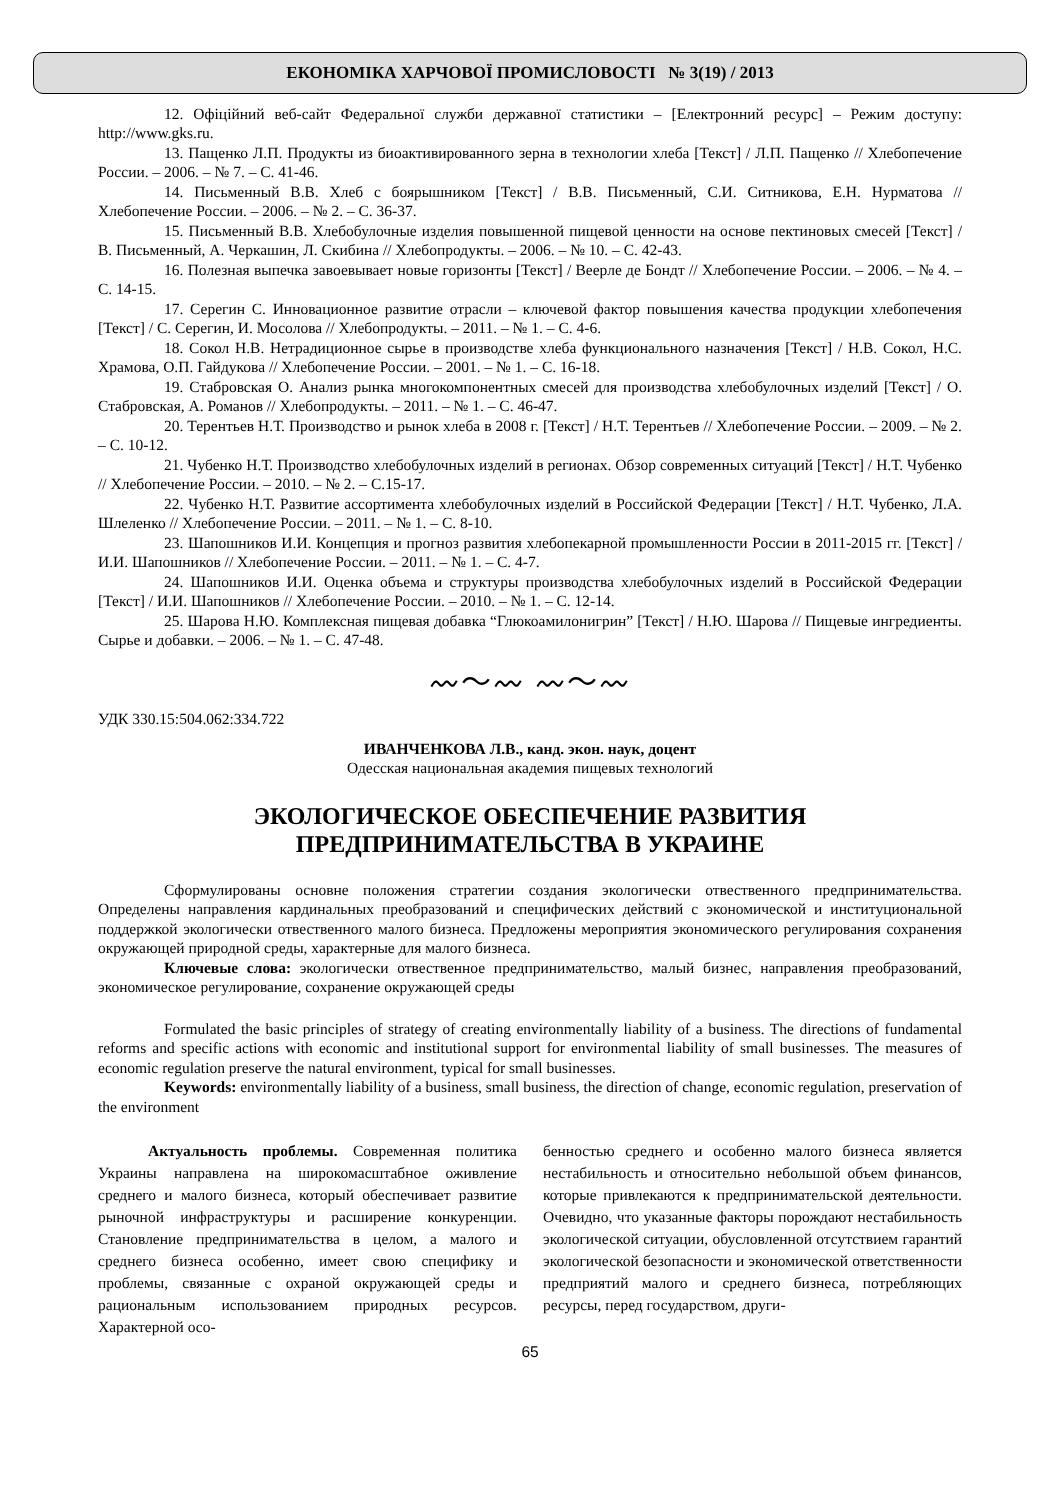ЕКОНОМІКА ХАРЧОВОЇ ПРОМИСЛОВОСТІ № 3(19) / 2013
12. Офіційний веб-сайт Федеральної служби державної статистики – [Електронний ресурс] – Режим доступу: http://www.gks.ru.
13. Пащенко Л.П. Продукты из биоактивированного зерна в технологии хлеба [Текст] / Л.П. Пащенко // Хлебопечение России. – 2006. – № 7. – С. 41-46.
14. Письменный В.В. Хлеб с боярышником [Текст] / В.В. Письменный, С.И. Ситникова, Е.Н. Нурматова // Хлебопечение России. – 2006. – № 2. – С. 36-37.
15. Письменный В.В. Хлебобулочные изделия повышенной пищевой ценности на основе пектиновых смесей [Текст] / В. Письменный, А. Черкашин, Л. Скибина // Хлебопродукты. – 2006. – № 10. – С. 42-43.
16. Полезная выпечка завоевывает новые горизонты [Текст] / Веерле де Бондт // Хлебопечение России. – 2006. – № 4. – С. 14-15.
17. Серегин С. Инновационное развитие отрасли – ключевой фактор повышения качества продукции хлебопечения [Текст] / С. Серегин, И. Мосолова // Хлебопродукты. – 2011. – № 1. – С. 4-6.
18. Сокол Н.В. Нетрадиционное сырье в производстве хлеба функционального назначения [Текст] / Н.В. Сокол, Н.С. Храмова, О.П. Гайдукова // Хлебопечение России. – 2001. – № 1. – С. 16-18.
19. Стабровская О. Анализ рынка многокомпонентных смесей для производства хлебобулочных изделий [Текст] / О. Стабровская, А. Романов // Хлебопродукты. – 2011. – № 1. – С. 46-47.
20. Терентьев Н.Т. Производство и рынок хлеба в 2008 г. [Текст] / Н.Т. Терентьев // Хлебопечение России. – 2009. – № 2. – С. 10-12.
21. Чубенко Н.Т. Производство хлебобулочных изделий в регионах. Обзор современных ситуаций [Текст] / Н.Т. Чубенко // Хлебопечение России. – 2010. – № 2. – С.15-17.
22. Чубенко Н.Т. Развитие ассортимента хлебобулочных изделий в Российской Федерации [Текст] / Н.Т. Чубенко, Л.А. Шлеленко // Хлебопечение России. – 2011. – № 1. – С. 8-10.
23. Шапошников И.И. Концепция и прогноз развития хлебопекарной промышленности России в 2011-2015 гг. [Текст] / И.И. Шапошников // Хлебопечение России. – 2011. – № 1. – С. 4-7.
24. Шапошников И.И. Оценка объема и структуры производства хлебобулочных изделий в Российской Федерации [Текст] / И.И. Шапошников // Хлебопечение России. – 2010. – № 1. – С. 12-14.
25. Шарова Н.Ю. Комплексная пищевая добавка “Глюкоамилонигрин” [Текст] / Н.Ю. Шарова // Пищевые ингредиенты. Сырье и добавки. – 2006. – № 1. – С. 47-48.
〰〜〰 〰〜〰
УДК 330.15:504.062:334.722
ИВАНЧЕНКОВА Л.В., канд. экон. наук, доцент
Одесская национальная академия пищевых технологий
ЭКОЛОГИЧЕСКОЕ ОБЕСПЕЧЕНИЕ РАЗВИТИЯ
ПРЕДПРИНИМАТЕЛЬСТВА В УКРАИНЕ
Сформулированы основне положения стратегии создания экологически отвественного предпринимательства. Определены направления кардинальных преобразований и специфических действий с экономической и институциональной поддержкой экологически отвественного малого бизнеса. Предложены мероприятия экономического регулирования сохранения окружающей природной среды, характерные для малого бизнеса.
Ключевые слова: экологически отвественное предпринимательство, малый бизнес, направления преобразований, экономическое регулирование, сохранение окружающей среды
Formulated the basic principles of strategy of creating environmentally liability of a business. The directions of fundamental reforms and specific actions with economic and institutional support for environmental liability of small businesses. The measures of economic regulation preserve the natural environment, typical for small businesses.
Keywords: environmentally liability of a business, small business, the direction of change, economic regulation, preservation of the environment
Актуальность проблемы. Современная политика Украины направлена на широкомасштабное оживление среднего и малого бизнеса, который обеспечивает развитие рыночной инфраструктуры и расширение конкуренции. Становление предпринимательства в целом, а малого и среднего бизнеса особенно, имеет свою специфику и проблемы, связанные с охраной окружающей среды и рациональным использованием природных ресурсов. Характерной осо-
бенностью среднего и особенно малого бизнеса является нестабильность и относительно небольшой объем финансов, которые привлекаются к предпринимательской деятельности. Очевидно, что указанные факторы порождают нестабильность экологической ситуации, обусловленной отсутствием гарантий экологической безопасности и экономической ответственности предприятий малого и среднего бизнеса, потребляющих ресурсы, перед государством, други-
65